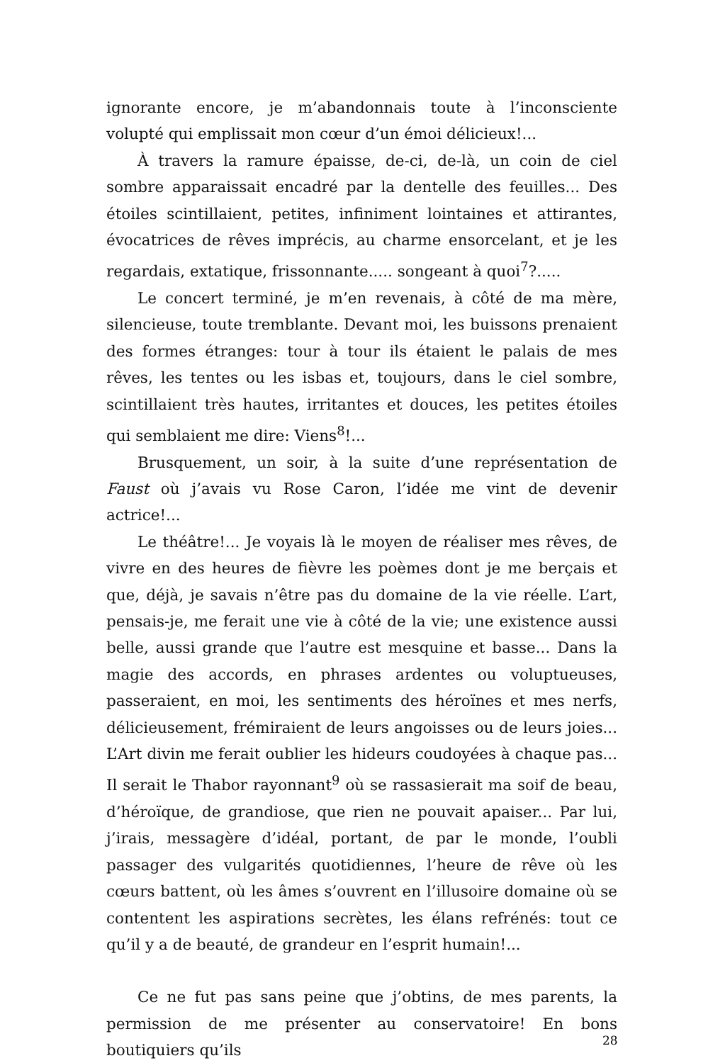ignorante encore, je m’abandonnais toute à l’inconsciente volupté qui emplissait mon cœur d’un émoi délicieux!...
À travers la ramure épaisse, de-ci, de-là, un coin de ciel sombre apparaissait encadré par la dentelle des feuilles... Des étoiles scintillaient, petites, infiniment lointaines et attirantes, évocatrices de rêves imprécis, au charme ensorcelant, et je les regardais, extatique, frissonnante..... songeant à quoi<sup>7</sup>?.....
Le concert terminé, je m’en revenais, à côté de ma mère, silencieuse, toute tremblante. Devant moi, les buissons prenaient des formes étranges: tour à tour ils étaient le palais de mes rêves, les tentes ou les isbas et, toujours, dans le ciel sombre, scintillaient très hautes, irritantes et douces, les petites étoiles qui semblaient me dire: Viens<sup>8</sup>!...
Brusquement, un soir, à la suite d’une représentation de Faust où j’avais vu Rose Caron, l’idée me vint de devenir actrice!...
Le théâtre!... Je voyais là le moyen de réaliser mes rêves, de vivre en des heures de fièvre les poèmes dont je me berçais et que, déjà, je savais n’être pas du domaine de la vie réelle. L’art, pensais-je, me ferait une vie à côté de la vie; une existence aussi belle, aussi grande que l’autre est mesquine et basse... Dans la magie des accords, en phrases ardentes ou voluptueuses, passeraient, en moi, les sentiments des héroïnes et mes nerfs, délicieusement, frémiraient de leurs angoisses ou de leurs joies... L’Art divin me ferait oublier les hideurs coudoyées à chaque pas... Il serait le Thabor rayonnant<sup>9</sup> où se rassasierait ma soif de beau, d’héroïque, de grandiose, que rien ne pouvait apaiser... Par lui, j’irais, messagère d’idéal, portant, de par le monde, l’oubli passager des vulgarités quotidiennes, l’heure de rêve où les cœurs battent, où les âmes s’ouvrent en l’illusoire domaine où se contentent les aspirations secrètes, les élans refrénés: tout ce qu’il y a de beauté, de grandeur en l’esprit humain!...
Ce ne fut pas sans peine que j’obtins, de mes parents, la permission de me présenter au conservatoire! En bons boutiquiers qu’ils
28